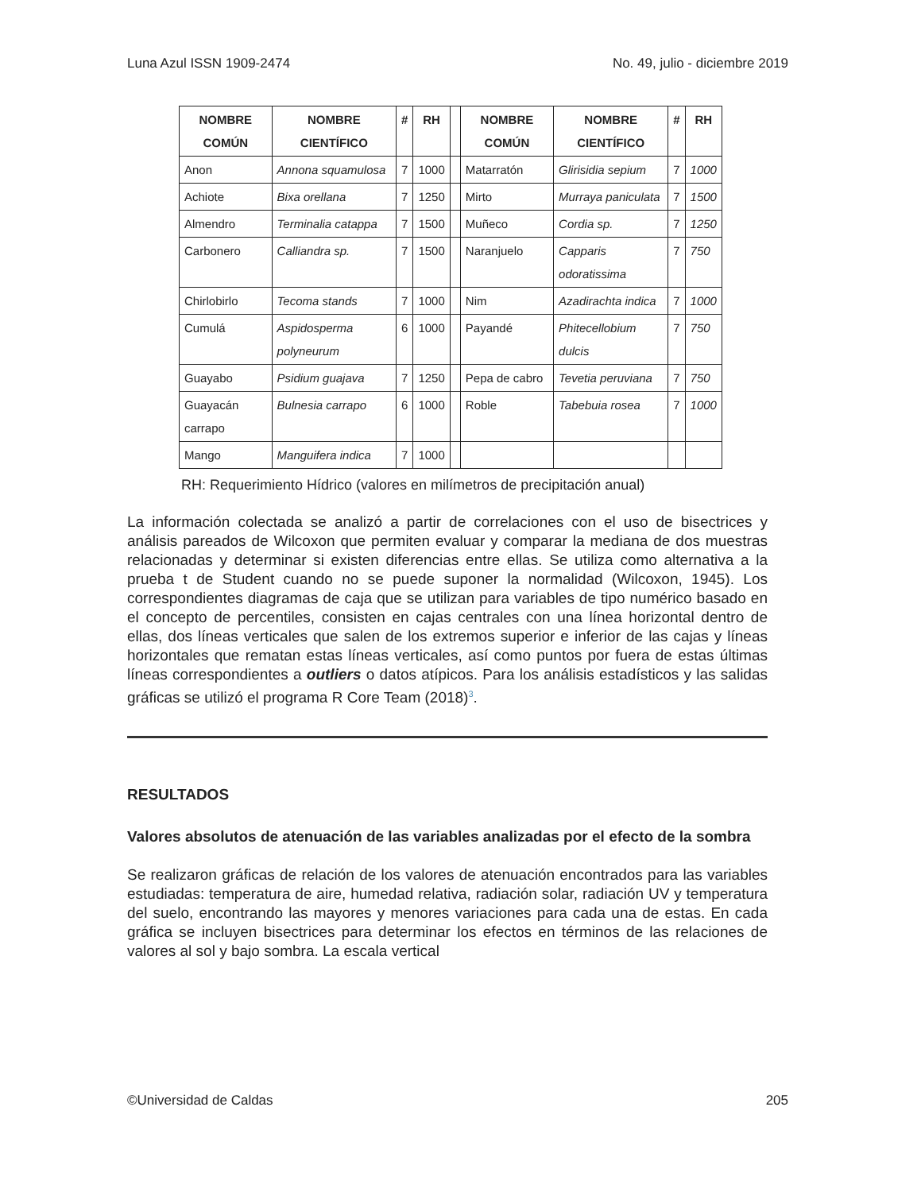Luna Azul ISSN 1909-2474 No. 49, julio - diciembre 2019
| NOMBRE COMÚN | NOMBRE CIENTÍFICO | # | RH | | NOMBRE COMÚN | NOMBRE CIENTÍFICO | # | RH |
| --- | --- | --- | --- | --- | --- | --- | --- | --- |
| Anon | Annona squamulosa | 7 | 1000 | | Matarratón | Glirisidia sepium | 7 | 1000 |
| Achiote | Bixa orellana | 7 | 1250 | | Mirto | Murraya paniculata | 7 | 1500 |
| Almendro | Terminalia catappa | 7 | 1500 | | Muñeco | Cordia sp. | 7 | 1250 |
| Carbonero | Calliandra sp. | 7 | 1500 | | Naranjuelo | Capparis odoratissima | 7 | 750 |
| Chirlobirlo | Tecoma stands | 7 | 1000 | | Nim | Azadirachta indica | 7 | 1000 |
| Cumulá | Aspidosperma polyneurum | 6 | 1000 | | Payandé | Phitecellobium dulcis | 7 | 750 |
| Guayabo | Psidium guajava | 7 | 1250 | | Pepa de cabro | Tevetia peruviana | 7 | 750 |
| Guayacán carrapo | Bulnesia carrapo | 6 | 1000 | | Roble | Tabebuia rosea | 7 | 1000 |
| Mango | Manguifera indica | 7 | 1000 | | | | | |
RH: Requerimiento Hídrico (valores en milímetros de precipitación anual)
La información colectada se analizó a partir de correlaciones con el uso de bisectrices y análisis pareados de Wilcoxon que permiten evaluar y comparar la mediana de dos muestras relacionadas y determinar si existen diferencias entre ellas. Se utiliza como alternativa a la prueba t de Student cuando no se puede suponer la normalidad (Wilcoxon, 1945). Los correspondientes diagramas de caja que se utilizan para variables de tipo numérico basado en el concepto de percentiles, consisten en cajas centrales con una línea horizontal dentro de ellas, dos líneas verticales que salen de los extremos superior e inferior de las cajas y líneas horizontales que rematan estas líneas verticales, así como puntos por fuera de estas últimas líneas correspondientes a outliers o datos atípicos. Para los análisis estadísticos y las salidas gráficas se utilizó el programa R Core Team (2018)<sup>3</sup>.
RESULTADOS
Valores absolutos de atenuación de las variables analizadas por el efecto de la sombra
Se realizaron gráficas de relación de los valores de atenuación encontrados para las variables estudiadas: temperatura de aire, humedad relativa, radiación solar, radiación UV y temperatura del suelo, encontrando las mayores y menores variaciones para cada una de estas. En cada gráfica se incluyen bisectrices para determinar los efectos en términos de las relaciones de valores al sol y bajo sombra. La escala vertical
©Universidad de Caldas 205